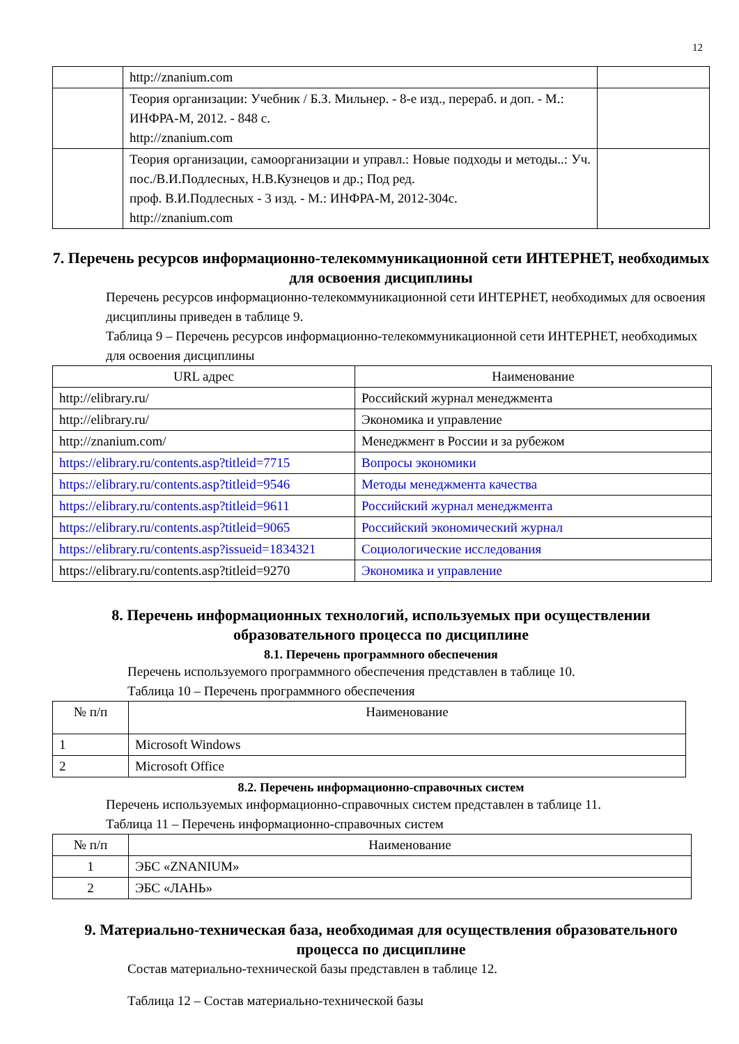12
| | http://znanium.com | |
| | Теория организации: Учебник / Б.З. Мильнер. - 8-е изд., перераб. и доп. - М.: ИНФРА-М, 2012. - 848 с. http://znanium.com | |
| | Теория организации, самоорганизации и управл.: Новые подходы и методы..: Уч. пос./В.И.Подлесных, Н.В.Кузнецов и др.; Под ред. проф. В.И.Подлесных - 3 изд. - М.: ИНФРА-М, 2012-304с. http://znanium.com | |
7. Перечень ресурсов информационно-телекоммуникационной сети ИНТЕРНЕТ, необходимых для освоения дисциплины
Перечень ресурсов информационно-телекоммуникационной сети ИНТЕРНЕТ, необходимых для освоения дисциплины приведен в таблице 9.
Таблица 9 – Перечень ресурсов информационно-телекоммуникационной сети ИНТЕРНЕТ, необходимых для освоения дисциплины
| URL адрес | Наименование |
| --- | --- |
| http://elibrary.ru/ | Российский журнал менеджмента |
| http://elibrary.ru/ | Экономика и управление |
| http://znanium.com/ | Менеджмент в России и за рубежом |
| https://elibrary.ru/contents.asp?titleid=7715 | Вопросы экономики |
| https://elibrary.ru/contents.asp?titleid=9546 | Методы менеджмента качества |
| https://elibrary.ru/contents.asp?titleid=9611 | Российский журнал менеджмента |
| https://elibrary.ru/contents.asp?titleid=9065 | Российский экономический журнал |
| https://elibrary.ru/contents.asp?issueid=1834321 | Социологические исследования |
| https://elibrary.ru/contents.asp?titleid=9270 | Экономика и управление |
8. Перечень информационных технологий, используемых при осуществлении образовательного процесса по дисциплине
8.1. Перечень программного обеспечения
Перечень используемого программного обеспечения представлен в таблице 10.
Таблица 10 – Перечень программного обеспечения
| № п/п | Наименование |
| --- | --- |
| 1 | Microsoft Windows |
| 2 | Microsoft Office |
8.2. Перечень информационно-справочных систем
Перечень используемых информационно-справочных систем представлен в таблице 11.
Таблица 11 – Перечень информационно-справочных систем
| № п/п | Наименование |
| --- | --- |
| 1 | ЭБС «ZNANIUM» |
| 2 | ЭБС «ЛАНЬ» |
9. Материально-техническая база, необходимая для осуществления образовательного процесса по дисциплине
Состав материально-технической базы представлен в таблице 12.
Таблица 12 – Состав материально-технической базы